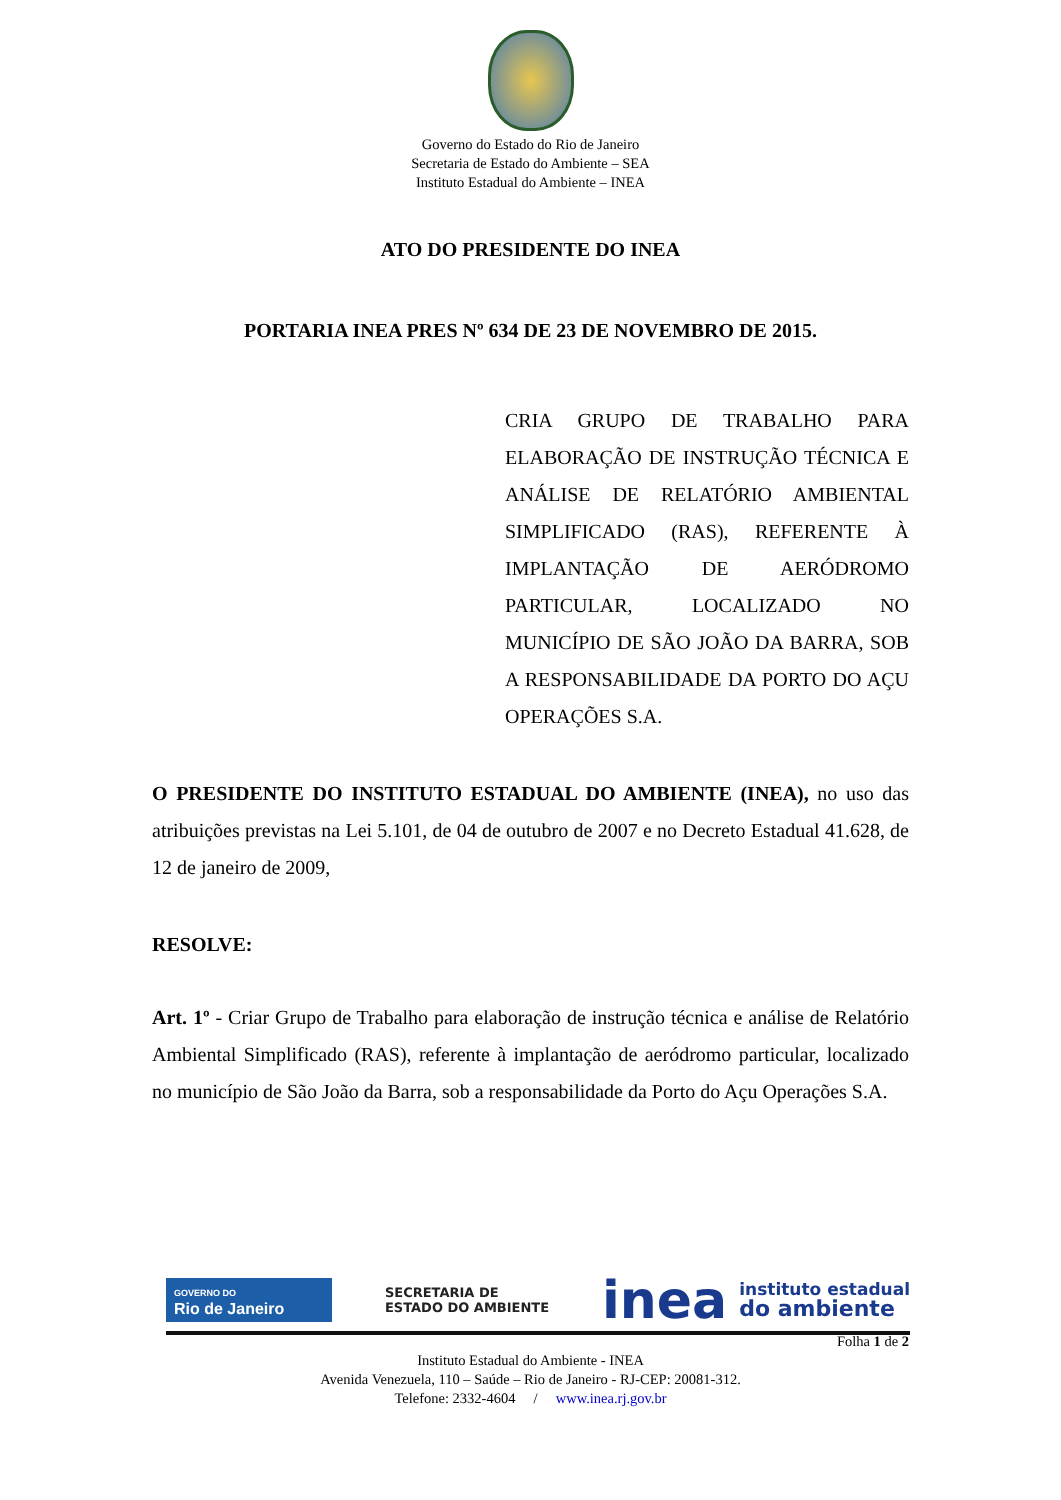Governo do Estado do Rio de Janeiro
Secretaria de Estado do Ambiente – SEA
Instituto Estadual do Ambiente – INEA
ATO DO PRESIDENTE DO INEA
PORTARIA INEA PRES Nº 634 DE 23 DE NOVEMBRO DE 2015.
CRIA GRUPO DE TRABALHO PARA ELABORAÇÃO DE INSTRUÇÃO TÉCNICA E ANÁLISE DE RELATÓRIO AMBIENTAL SIMPLIFICADO (RAS), REFERENTE À IMPLANTAÇÃO DE AERÓDROMO PARTICULAR, LOCALIZADO NO MUNICÍPIO DE SÃO JOÃO DA BARRA, SOB A RESPONSABILIDADE DA PORTO DO AÇU OPERAÇÕES S.A.
O PRESIDENTE DO INSTITUTO ESTADUAL DO AMBIENTE (INEA), no uso das atribuições previstas na Lei 5.101, de 04 de outubro de 2007 e no Decreto Estadual 41.628, de 12 de janeiro de 2009,
RESOLVE:
Art. 1º - Criar Grupo de Trabalho para elaboração de instrução técnica e análise de Relatório Ambiental Simplificado (RAS), referente à implantação de aeródromo particular, localizado no município de São João da Barra, sob a responsabilidade da Porto do Açu Operações S.A.
GOVERNO DO
Rio de Janeiro
SECRETARIA DE
ESTADO DO AMBIENTE
inea instituto estadual
do ambiente
Folha 1 de 2
Instituto Estadual do Ambiente - INEA
Avenida Venezuela, 110 – Saúde – Rio de Janeiro - RJ-CEP: 20081-312.
Telefone: 2332-4604 / www.inea.rj.gov.br